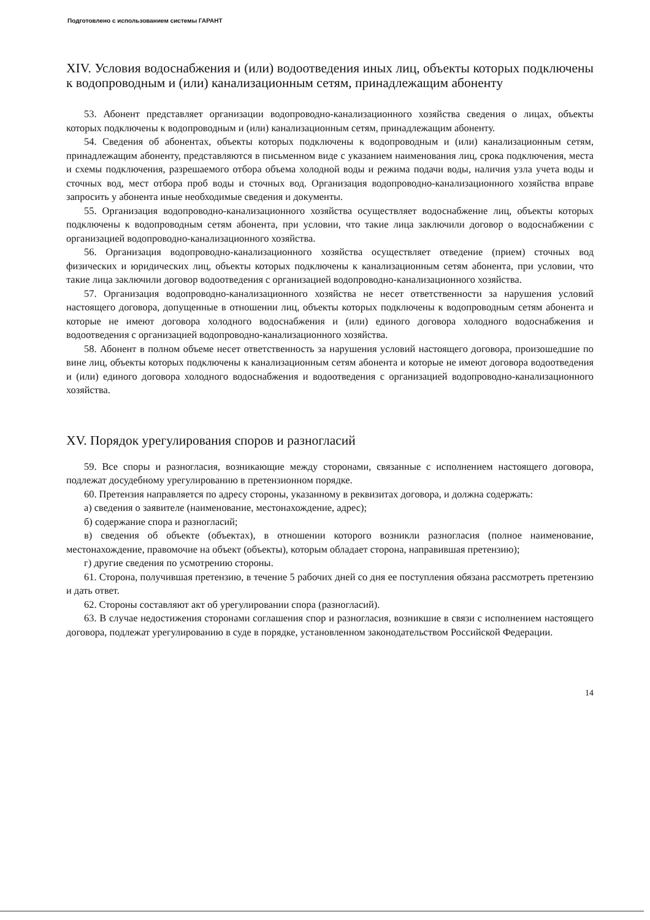Подготовлено с использованием системы ГАРАНТ
XIV. Условия водоснабжения и (или) водоотведения иных лиц, объекты которых подключены к водопроводным и (или) канализационным сетям, принадлежащим абоненту
53. Абонент представляет организации водопроводно-канализационного хозяйства сведения о лицах, объекты которых подключены к водопроводным и (или) канализационным сетям, принадлежащим абоненту.
54. Сведения об абонентах, объекты которых подключены к водопроводным и (или) канализационным сетям, принадлежащим абоненту, представляются в письменном виде с указанием наименования лиц, срока подключения, места и схемы подключения, разрешаемого отбора объема холодной воды и режима подачи воды, наличия узла учета воды и сточных вод, мест отбора проб воды и сточных вод. Организация водопроводно-канализационного хозяйства вправе запросить у абонента иные необходимые сведения и документы.
55. Организация водопроводно-канализационного хозяйства осуществляет водоснабжение лиц, объекты которых подключены к водопроводным сетям абонента, при условии, что такие лица заключили договор о водоснабжении с организацией водопроводно-канализационного хозяйства.
56. Организация водопроводно-канализационного хозяйства осуществляет отведение (прием) сточных вод физических и юридических лиц, объекты которых подключены к канализационным сетям абонента, при условии, что такие лица заключили договор водоотведения с организацией водопроводно-канализационного хозяйства.
57. Организация водопроводно-канализационного хозяйства не несет ответственности за нарушения условий настоящего договора, допущенные в отношении лиц, объекты которых подключены к водопроводным сетям абонента и которые не имеют договора холодного водоснабжения и (или) единого договора холодного водоснабжения и водоотведения с организацией водопроводно-канализационного хозяйства.
58. Абонент в полном объеме несет ответственность за нарушения условий настоящего договора, произошедшие по вине лиц, объекты которых подключены к канализационным сетям абонента и которые не имеют договора водоотведения и (или) единого договора холодного водоснабжения и водоотведения с организацией водопроводно-канализационного хозяйства.
XV. Порядок урегулирования споров и разногласий
59. Все споры и разногласия, возникающие между сторонами, связанные с исполнением настоящего договора, подлежат досудебному урегулированию в претензионном порядке.
60. Претензия направляется по адресу стороны, указанному в реквизитах договора, и должна содержать:
а) сведения о заявителе (наименование, местонахождение, адрес);
б) содержание спора и разногласий;
в) сведения об объекте (объектах), в отношении которого возникли разногласия (полное наименование, местонахождение, правомочие на объект (объекты), которым обладает сторона, направившая претензию);
г) другие сведения по усмотрению стороны.
61. Сторона, получившая претензию, в течение 5 рабочих дней со дня ее поступления обязана рассмотреть претензию и дать ответ.
62. Стороны составляют акт об урегулировании спора (разногласий).
63. В случае недостижения сторонами соглашения спор и разногласия, возникшие в связи с исполнением настоящего договора, подлежат урегулированию в суде в порядке, установленном законодательством Российской Федерации.
14